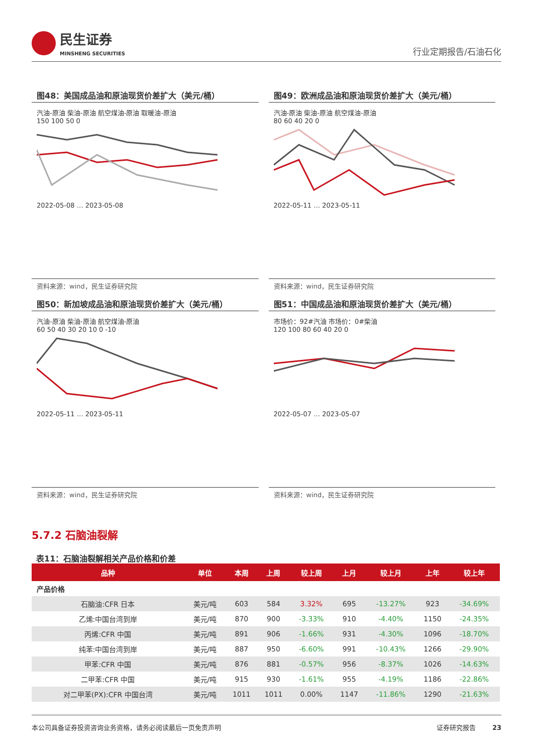民生证券
MINSHENG SECURITIES
行业定期报告/石油石化
图48：美国成品油和原油现货价差扩大（美元/桶）
汽油-原油 柴油-原油 航空煤油-原油 取暖油-原油
150 100 50 0
2022-05-08 … 2023-05-08
资料来源：wind，民生证券研究院
图49：欧洲成品油和原油现货价差扩大（美元/桶）
汽油-原油 柴油-原油 航空煤油-原油
80 60 40 20 0
2022-05-11 … 2023-05-11
资料来源：wind，民生证券研究院
图50：新加坡成品油和原油现货价差扩大（美元/桶）
汽油-原油 柴油-原油 航空煤油-原油
60 50 40 30 20 10 0 -10
2022-05-11 … 2023-05-11
资料来源：wind，民生证券研究院
图51：中国成品油和原油现货价差扩大（美元/桶）
市场价：92#汽油 市场价：0#柴油
120 100 80 60 40 20 0
2022-05-07 … 2023-05-07
资料来源：wind，民生证券研究院
5.7.2 石脑油裂解
表11：石脑油裂解相关产品价格和价差
| 品种 | 单位 | 本周 | 上周 | 较上周 | 上月 | 较上月 | 上年 | 较上年 |
| --- | --- | --- | --- | --- | --- | --- | --- | --- |
| 产品价格 | | | | | | | | |
| 石脑油:CFR 日本 | 美元/吨 | 603 | 584 | 3.32% | 695 | -13.27% | 923 | -34.69% |
| 乙烯:中国台湾到岸 | 美元/吨 | 870 | 900 | -3.33% | 910 | -4.40% | 1150 | -24.35% |
| 丙烯:CFR 中国 | 美元/吨 | 891 | 906 | -1.66% | 931 | -4.30% | 1096 | -18.70% |
| 纯苯:中国台湾到岸 | 美元/吨 | 887 | 950 | -6.60% | 991 | -10.43% | 1266 | -29.90% |
| 甲苯:CFR 中国 | 美元/吨 | 876 | 881 | -0.57% | 956 | -8.37% | 1026 | -14.63% |
| 二甲苯:CFR 中国 | 美元/吨 | 915 | 930 | -1.61% | 955 | -4.19% | 1186 | -22.86% |
| 对二甲苯(PX):CFR 中国台湾 | 美元/吨 | 1011 | 1011 | 0.00% | 1147 | -11.86% | 1290 | -21.63% |
本公司具备证券投资咨询业务资格，请务必阅读最后一页免责声明 证券研究报告 23